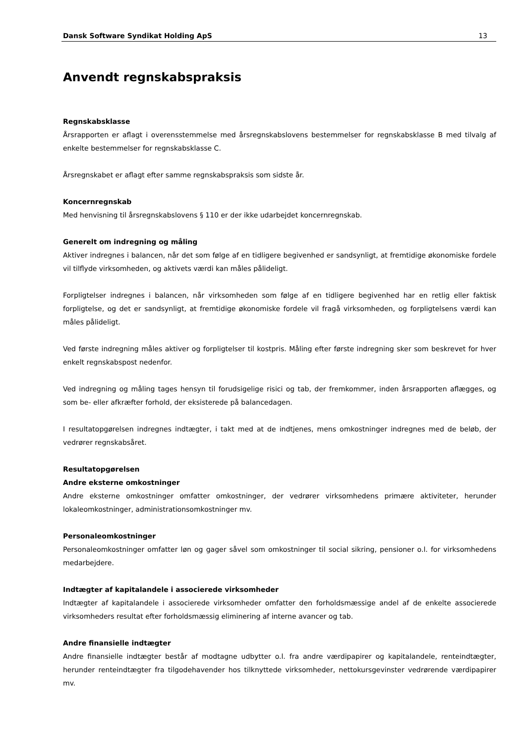Dansk Software Syndikat Holding ApS 13
Anvendt regnskabspraksis
Regnskabsklasse
Årsrapporten er aflagt i overensstemmelse med årsregnskabslovens bestemmelser for regnskabsklasse B med tilvalg af enkelte bestemmelser for regnskabsklasse C.
Årsregnskabet er aflagt efter samme regnskabspraksis som sidste år.
Koncernregnskab
Med henvisning til årsregnskabslovens § 110 er der ikke udarbejdet koncernregnskab.
Generelt om indregning og måling
Aktiver indregnes i balancen, når det som følge af en tidligere begivenhed er sandsynligt, at fremtidige økonomiske fordele vil tilflyde virksomheden, og aktivets værdi kan måles pålideligt.
Forpligtelser indregnes i balancen, når virksomheden som følge af en tidligere begivenhed har en retlig eller faktisk forpligtelse, og det er sandsynligt, at fremtidige økonomiske fordele vil fragå virksomheden, og forpligtelsens værdi kan måles pålideligt.
Ved første indregning måles aktiver og forpligtelser til kostpris. Måling efter første indregning sker som beskrevet for hver enkelt regnskabspost nedenfor.
Ved indregning og måling tages hensyn til forudsigelige risici og tab, der fremkommer, inden årsrapporten aflægges, og som be- eller afkræfter forhold, der eksisterede på balancedagen.
I resultatopgørelsen indregnes indtægter, i takt med at de indtjenes, mens omkostninger indregnes med de beløb, der vedrører regnskabsåret.
Resultatopgørelsen
Andre eksterne omkostninger
Andre eksterne omkostninger omfatter omkostninger, der vedrører virksomhedens primære aktiviteter, herunder lokaleomkostninger, administrationsomkostninger mv.
Personaleomkostninger
Personaleomkostninger omfatter løn og gager såvel som omkostninger til social sikring, pensioner o.l. for virksomhedens medarbejdere.
Indtægter af kapitalandele i associerede virksomheder
Indtægter af kapitalandele i associerede virksomheder omfatter den forholdsmæssige andel af de enkelte associerede virksomheders resultat efter forholdsmæssig eliminering af interne avancer og tab.
Andre finansielle indtægter
Andre finansielle indtægter består af modtagne udbytter o.l. fra andre værdipapirer og kapitalandele, renteindtægter, herunder renteindtægter fra tilgodehavender hos tilknyttede virksomheder, nettokursgevinster vedrørende værdipapirer mv.